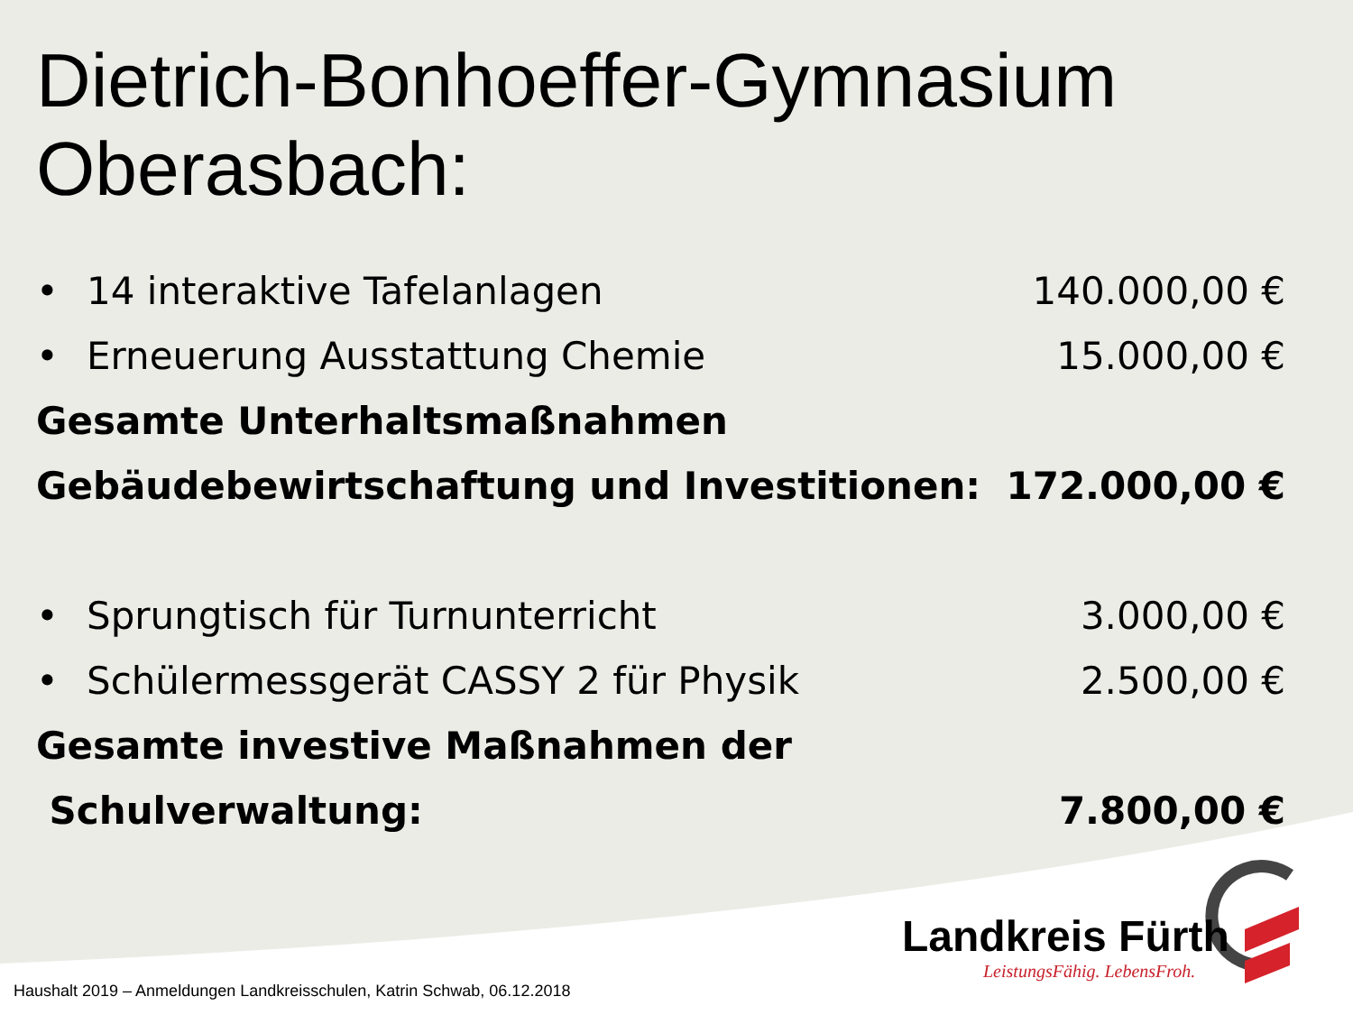Dietrich-Bonhoeffer-Gymnasium Oberasbach:
• 14 interaktive Tafelanlagen 140.000,00 €
• Erneuerung Ausstattung Chemie 15.000,00 €
Gesamte Unterhaltsmaßnahmen
Gebäudebewirtschaftung und Investitionen: 172.000,00 €
• Sprungtisch für Turnunterricht 3.000,00 €
• Schülermessgerät CASSY 2 für Physik 2.500,00 €
Gesamte investive Maßnahmen der
Schulverwaltung: 7.800,00 €
Landkreis Fürth
LeistungsFähig. LebensFroh.
Haushalt 2019 – Anmeldungen Landkreisschulen, Katrin Schwab, 06.12.2018